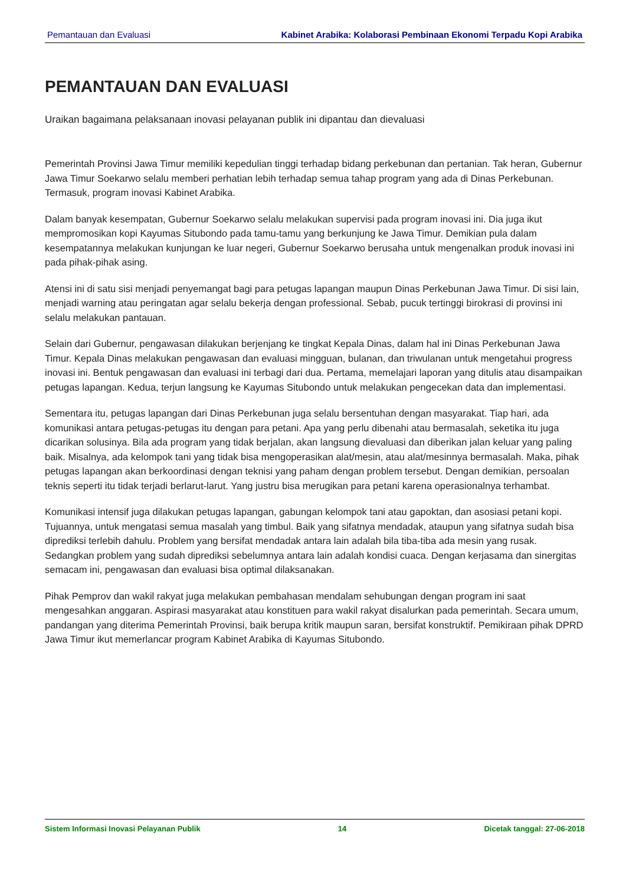Pemantauan dan Evaluasi Kabinet Arabika: Kolaborasi Pembinaan Ekonomi Terpadu Kopi Arabika
PEMANTAUAN DAN EVALUASI
Uraikan bagaimana pelaksanaan inovasi pelayanan publik ini dipantau dan dievaluasi
Pemerintah Provinsi Jawa Timur memiliki kepedulian tinggi terhadap bidang perkebunan dan pertanian. Tak heran, Gubernur Jawa Timur Soekarwo selalu memberi perhatian lebih terhadap semua tahap program yang ada di Dinas Perkebunan. Termasuk, program inovasi Kabinet Arabika.
Dalam banyak kesempatan, Gubernur Soekarwo selalu melakukan supervisi pada program inovasi ini. Dia juga ikut mempromosikan kopi Kayumas Situbondo pada tamu-tamu yang berkunjung ke Jawa Timur. Demikian pula dalam kesempatannya melakukan kunjungan ke luar negeri, Gubernur Soekarwo berusaha untuk mengenalkan produk inovasi ini pada pihak-pihak asing.
Atensi ini di satu sisi menjadi penyemangat bagi para petugas lapangan maupun Dinas Perkebunan Jawa Timur. Di sisi lain, menjadi warning atau peringatan agar selalu bekerja dengan professional. Sebab, pucuk tertinggi birokrasi di provinsi ini selalu melakukan pantauan.
Selain dari Gubernur, pengawasan dilakukan berjenjang ke tingkat Kepala Dinas, dalam hal ini Dinas Perkebunan Jawa Timur. Kepala Dinas melakukan pengawasan dan evaluasi mingguan, bulanan, dan triwulanan untuk mengetahui progress inovasi ini. Bentuk pengawasan dan evaluasi ini terbagi dari dua. Pertama, memelajari laporan yang ditulis atau disampaikan petugas lapangan. Kedua, terjun langsung ke Kayumas Situbondo untuk melakukan pengecekan data dan implementasi.
Sementara itu, petugas lapangan dari Dinas Perkebunan juga selalu bersentuhan dengan masyarakat. Tiap hari, ada komunikasi antara petugas-petugas itu dengan para petani. Apa yang perlu dibenahi atau bermasalah, seketika itu juga dicarikan solusinya. Bila ada program yang tidak berjalan, akan langsung dievaluasi dan diberikan jalan keluar yang paling baik. Misalnya, ada kelompok tani yang tidak bisa mengoperasikan alat/mesin, atau alat/mesinnya bermasalah. Maka, pihak petugas lapangan akan berkoordinasi dengan teknisi yang paham dengan problem tersebut. Dengan demikian, persoalan teknis seperti itu tidak terjadi berlarut-larut. Yang justru bisa merugikan para petani karena operasionalnya terhambat.
Komunikasi intensif juga dilakukan petugas lapangan, gabungan kelompok tani atau gapoktan, dan asosiasi petani kopi. Tujuannya, untuk mengatasi semua masalah yang timbul. Baik yang sifatnya mendadak, ataupun yang sifatnya sudah bisa diprediksi terlebih dahulu. Problem yang bersifat mendadak antara lain adalah bila tiba-tiba ada mesin yang rusak. Sedangkan problem yang sudah diprediksi sebelumnya antara lain adalah kondisi cuaca. Dengan kerjasama dan sinergitas semacam ini, pengawasan dan evaluasi bisa optimal dilaksanakan.
Pihak Pemprov dan wakil rakyat juga melakukan pembahasan mendalam sehubungan dengan program ini saat mengesahkan anggaran. Aspirasi masyarakat atau konstituen para wakil rakyat disalurkan pada pemerintah. Secara umum, pandangan yang diterima Pemerintah Provinsi, baik berupa kritik maupun saran, bersifat konstruktif. Pemikiraan pihak DPRD Jawa Timur ikut memerlancar program Kabinet Arabika di Kayumas Situbondo.
Sistem Informasi Inovasi Pelayanan Publik 14 Dicetak tanggal: 27-06-2018